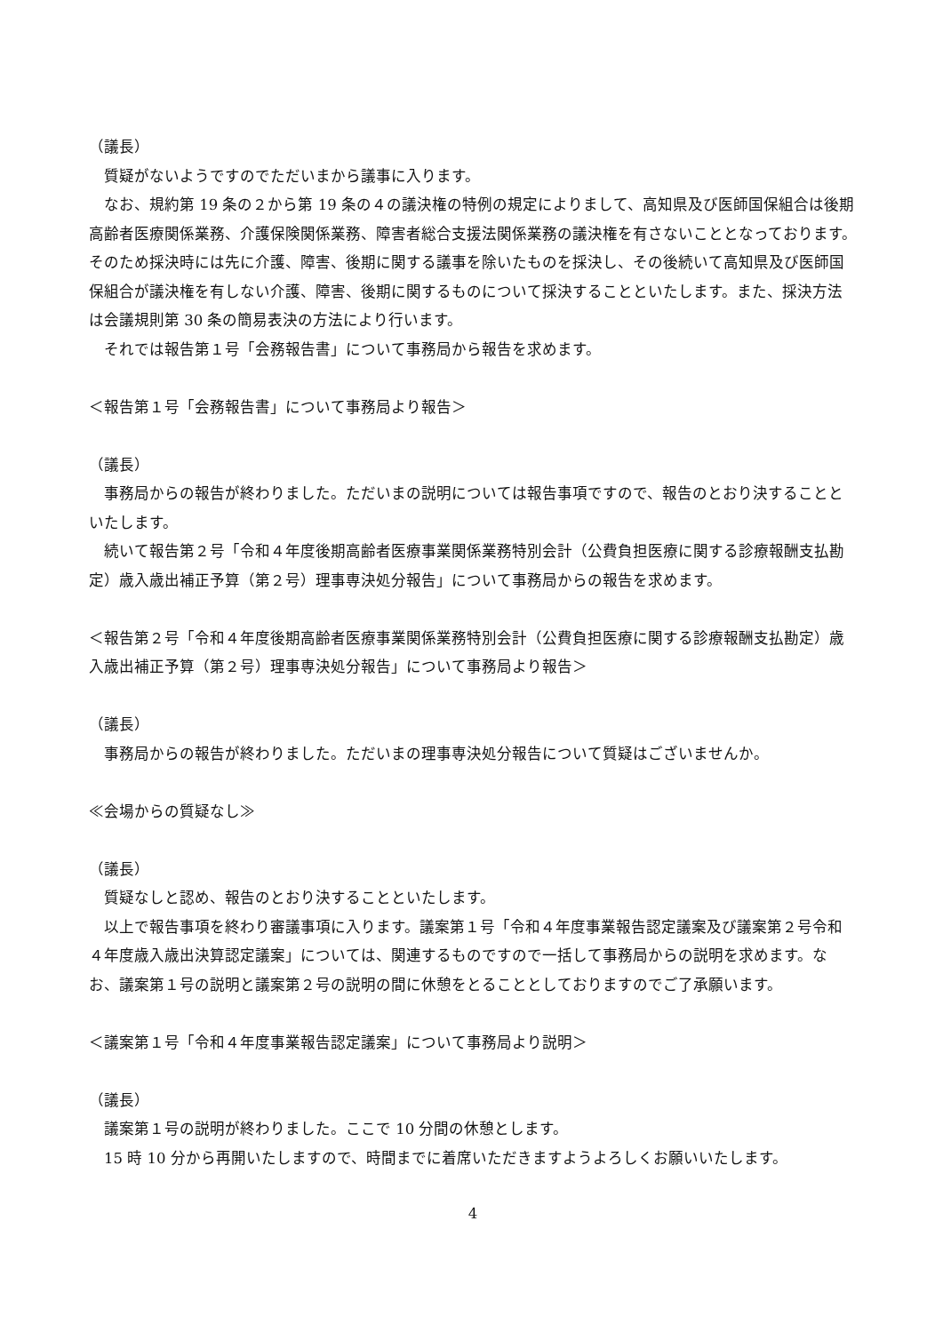（議長）
　質疑がないようですのでただいまから議事に入ります。
　なお、規約第 19 条の２から第 19 条の４の議決権の特例の規定によりまして、高知県及び医師国保組合は後期高齢者医療関係業務、介護保険関係業務、障害者総合支援法関係業務の議決権を有さないこととなっております。そのため採決時には先に介護、障害、後期に関する議事を除いたものを採決し、その後続いて高知県及び医師国保組合が議決権を有しない介護、障害、後期に関するものについて採決することといたします。また、採決方法は会議規則第 30 条の簡易表決の方法により行います。
　それでは報告第１号「会務報告書」について事務局から報告を求めます。
＜報告第１号「会務報告書」について事務局より報告＞
（議長）
　事務局からの報告が終わりました。ただいまの説明については報告事項ですので、報告のとおり決することといたします。
　続いて報告第２号「令和４年度後期高齢者医療事業関係業務特別会計（公費負担医療に関する診療報酬支払勘定）歳入歳出補正予算（第２号）理事専決処分報告」について事務局からの報告を求めます。
＜報告第２号「令和４年度後期高齢者医療事業関係業務特別会計（公費負担医療に関する診療報酬支払勘定）歳入歳出補正予算（第２号）理事専決処分報告」について事務局より報告＞
（議長）
　事務局からの報告が終わりました。ただいまの理事専決処分報告について質疑はございませんか。
≪会場からの質疑なし≫
（議長）
　質疑なしと認め、報告のとおり決することといたします。
　以上で報告事項を終わり審議事項に入ります。議案第１号「令和４年度事業報告認定議案及び議案第２号令和４年度歳入歳出決算認定議案」については、関連するものですので一括して事務局からの説明を求めます。なお、議案第１号の説明と議案第２号の説明の間に休憩をとることとしておりますのでご了承願います。
＜議案第１号「令和４年度事業報告認定議案」について事務局より説明＞
（議長）
　議案第１号の説明が終わりました。ここで 10 分間の休憩とします。
　15 時 10 分から再開いたしますので、時間までに着席いただきますようよろしくお願いいたします。
4